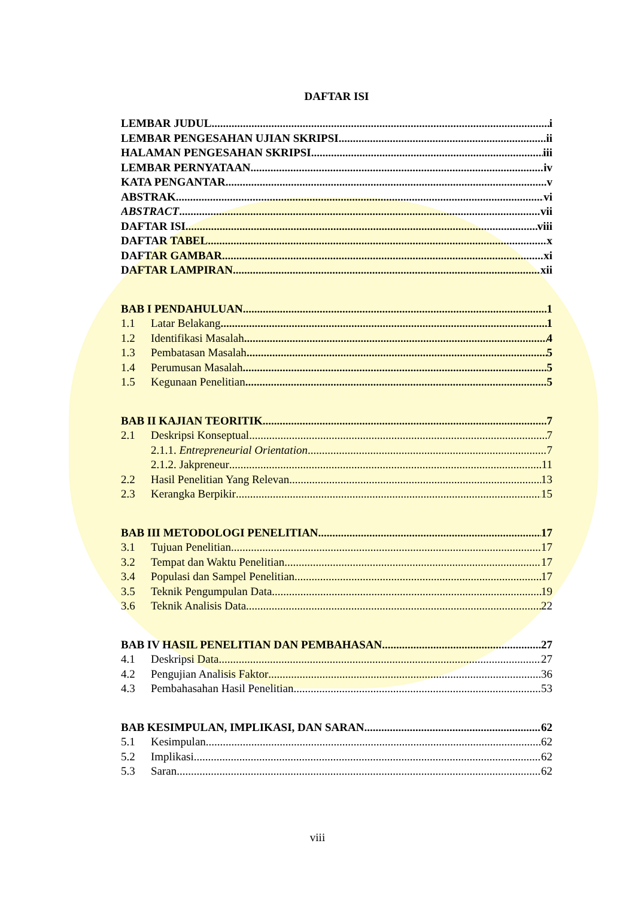DAFTAR ISI
LEMBAR JUDUL i
LEMBAR PENGESAHAN UJIAN SKRIPSI ii
HALAMAN PENGESAHAN SKRIPSI iii
LEMBAR PERNYATAAN iv
KATA PENGANTAR v
ABSTRAK vi
ABSTRACT vii
DAFTAR ISI viii
DAFTAR TABEL x
DAFTAR GAMBAR xi
DAFTAR LAMPIRAN xii
BAB I PENDAHULUAN 1
1.1 Latar Belakang 1
1.2 Identifikasi Masalah 4
1.3 Pembatasan Masalah 5
1.4 Perumusan Masalah 5
1.5 Kegunaan Penelitian 5
BAB II KAJIAN TEORITIK 7
2.1 Deskripsi Konseptual 7
2.1.1. Entrepreneurial Orientation 7
2.1.2. Jakpreneur 11
2.2 Hasil Penelitian Yang Relevan 13
2.3 Kerangka Berpikir 15
BAB III METODOLOGI PENELITIAN 17
3.1 Tujuan Penelitian 17
3.2 Tempat dan Waktu Penelitian 17
3.4 Populasi dan Sampel Penelitian 17
3.5 Teknik Pengumpulan Data 19
3.6 Teknik Analisis Data 22
BAB IV HASIL PENELITIAN DAN PEMBAHASAN 27
4.1 Deskripsi Data 27
4.2 Pengujian Analisis Faktor 36
4.3 Pembahasahan Hasil Penelitian 53
BAB KESIMPULAN, IMPLIKASI, DAN SARAN 62
5.1 Kesimpulan 62
5.2 Implikasi 62
5.3 Saran 62
viii